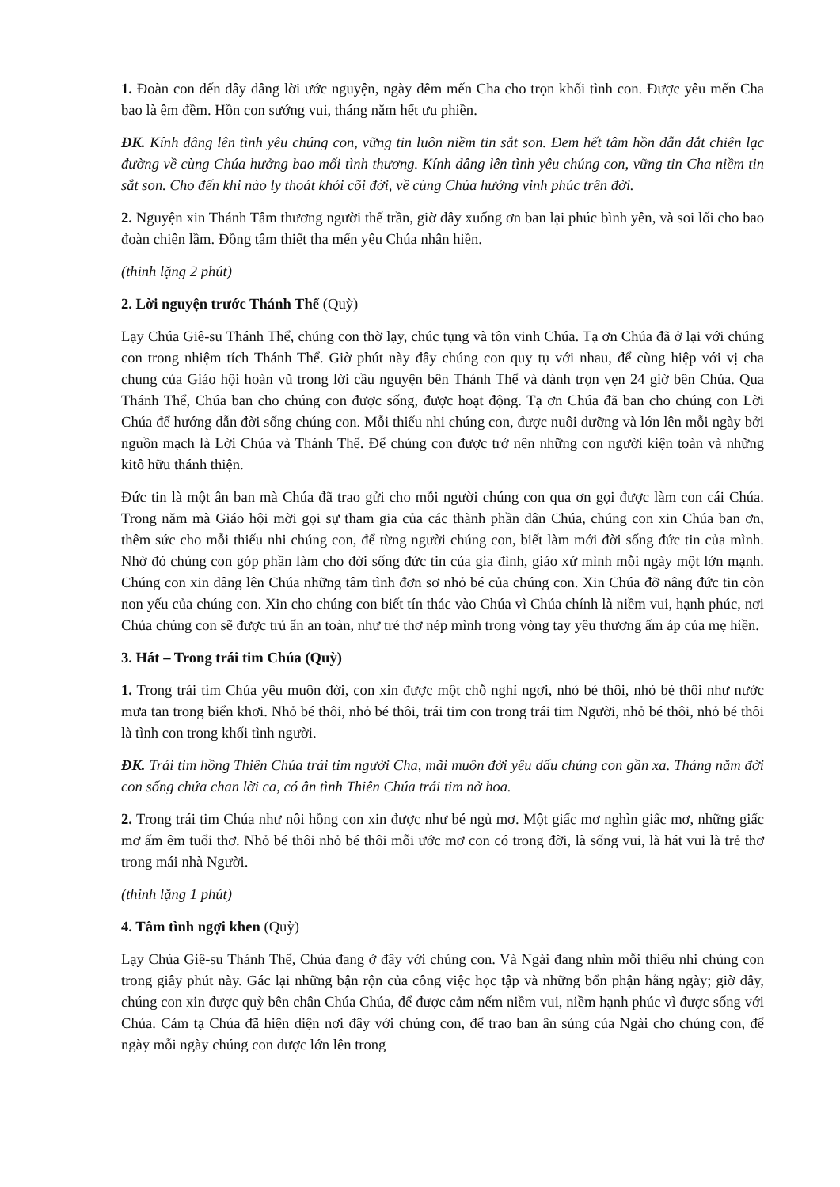1. Đoàn con đến đây dâng lời ước nguyện, ngày đêm mến Cha cho trọn khối tình con. Được yêu mến Cha bao là êm đềm. Hồn con sướng vui, tháng năm hết ưu phiền.
ĐK. Kính dâng lên tình yêu chúng con, vững tin luôn niềm tin sắt son. Đem hết tâm hồn dẫn dắt chiên lạc đường về cùng Chúa hưởng bao mối tình thương. Kính dâng lên tình yêu chúng con, vững tin Cha niềm tin sắt son. Cho đến khi nào ly thoát khỏi cõi đời, về cùng Chúa hưởng vinh phúc trên đời.
2. Nguyện xin Thánh Tâm thương người thế trần, giờ đây xuống ơn ban lại phúc bình yên, và soi lối cho bao đoàn chiên lầm. Đồng tâm thiết tha mến yêu Chúa nhân hiền.
(thinh lặng 2 phút)
2. Lời nguyện trước Thánh Thể (Quỳ)
Lạy Chúa Giê-su Thánh Thể, chúng con thờ lạy, chúc tụng và tôn vinh Chúa. Tạ ơn Chúa đã ở lại với chúng con trong nhiệm tích Thánh Thể. Giờ phút này đây chúng con quy tụ với nhau, để cùng hiệp với vị cha chung của Giáo hội hoàn vũ trong lời cầu nguyện bên Thánh Thể và dành trọn vẹn 24 giờ bên Chúa. Qua Thánh Thể, Chúa ban cho chúng con được sống, được hoạt động. Tạ ơn Chúa đã ban cho chúng con Lời Chúa để hướng dẫn đời sống chúng con. Mỗi thiếu nhi chúng con, được nuôi dưỡng và lớn lên mỗi ngày bởi nguồn mạch là Lời Chúa và Thánh Thể. Để chúng con được trở nên những con người kiện toàn và những kitô hữu thánh thiện.
Đức tin là một ân ban mà Chúa đã trao gửi cho mỗi người chúng con qua ơn gọi được làm con cái Chúa. Trong năm mà Giáo hội mời gọi sự tham gia của các thành phần dân Chúa, chúng con xin Chúa ban ơn, thêm sức cho mỗi thiếu nhi chúng con, để từng người chúng con, biết làm mới đời sống đức tin của mình. Nhờ đó chúng con góp phần làm cho đời sống đức tin của gia đình, giáo xứ mình mỗi ngày một lớn mạnh. Chúng con xin dâng lên Chúa những tâm tình đơn sơ nhỏ bé của chúng con. Xin Chúa đỡ nâng đức tin còn non yếu của chúng con. Xin cho chúng con biết tín thác vào Chúa vì Chúa chính là niềm vui, hạnh phúc, nơi Chúa chúng con sẽ được trú ẩn an toàn, như trẻ thơ nép mình trong vòng tay yêu thương ấm áp của mẹ hiền.
3. Hát – Trong trái tim Chúa (Quỳ)
1. Trong trái tim Chúa yêu muôn đời, con xin được một chỗ nghỉ ngơi, nhỏ bé thôi, nhỏ bé thôi như nước mưa tan trong biển khơi. Nhỏ bé thôi, nhỏ bé thôi, trái tim con trong trái tim Người, nhỏ bé thôi, nhỏ bé thôi là tình con trong khối tình người.
ĐK. Trái tim hồng Thiên Chúa trái tim người Cha, mãi muôn đời yêu dấu chúng con gần xa. Tháng năm đời con sống chứa chan lời ca, có ân tình Thiên Chúa trái tim nở hoa.
2. Trong trái tim Chúa như nôi hồng con xin được như bé ngủ mơ. Một giấc mơ nghìn giấc mơ, những giấc mơ ấm êm tuổi thơ. Nhỏ bé thôi nhỏ bé thôi mỗi ước mơ con có trong đời, là sống vui, là hát vui là trẻ thơ trong mái nhà Người.
(thinh lặng 1 phút)
4. Tâm tình ngợi khen (Quỳ)
Lạy Chúa Giê-su Thánh Thể, Chúa đang ở đây với chúng con. Và Ngài đang nhìn mỗi thiếu nhi chúng con trong giây phút này. Gác lại những bận rộn của công việc học tập và những bổn phận hằng ngày; giờ đây, chúng con xin được quỳ bên chân Chúa Chúa, để được cảm nếm niềm vui, niềm hạnh phúc vì được sống với Chúa. Cảm tạ Chúa đã hiện diện nơi đây với chúng con, để trao ban ân sủng của Ngài cho chúng con, để ngày mỗi ngày chúng con được lớn lên trong